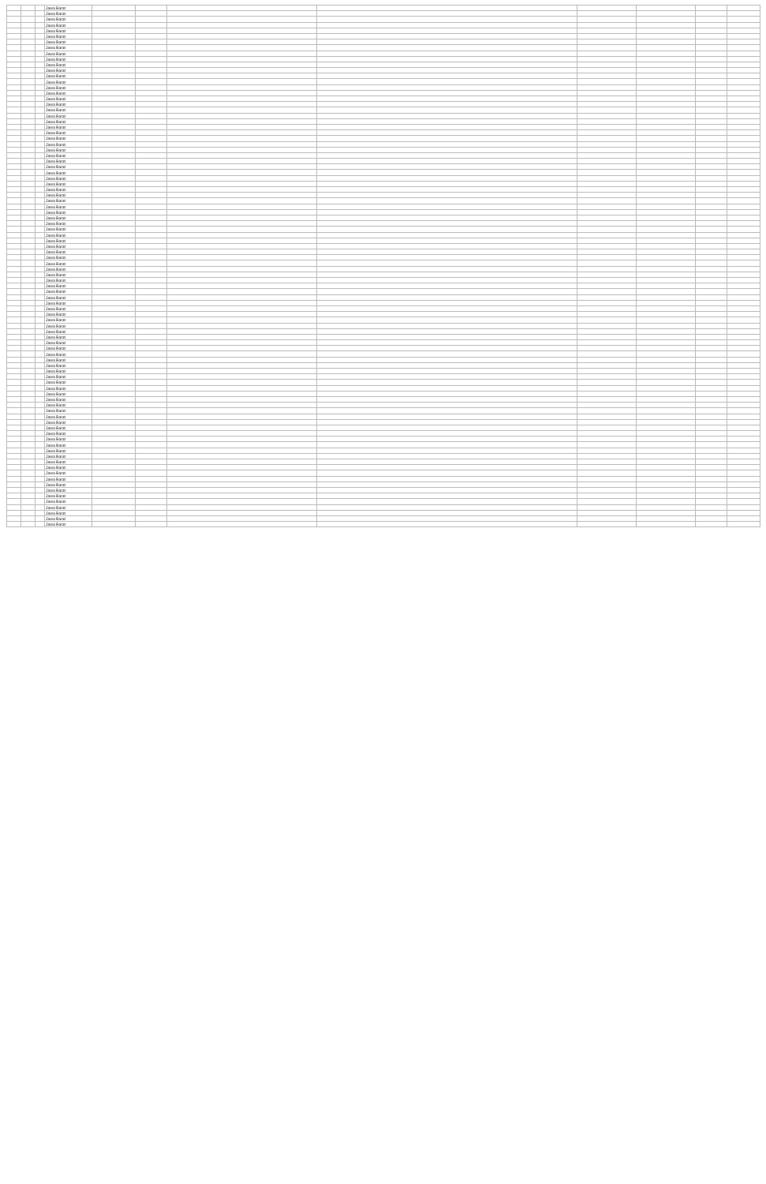| | | | Jawa Barat | | | | | | | | |
| | | | Jawa Barat | | | | | | | | |
| | | | Jawa Barat | | | | | | | | |
| | | | Jawa Barat | | | | | | | | |
| | | | Jawa Barat | | | | | | | | |
| | | | Jawa Barat | | | | | | | | |
| | | | Jawa Barat | | | | | | | | |
| | | | Jawa Barat | | | | | | | | |
| | | | Jawa Barat | | | | | | | | |
| | | | Jawa Barat | | | | | | | | |
| | | | Jawa Barat | | | | | | | | |
| | | | Jawa Barat | | | | | | | | |
| | | | Jawa Barat | | | | | | | | |
| | | | Jawa Barat | | | | | | | | |
| | | | Jawa Barat | | | | | | | | |
| | | | Jawa Barat | | | | | | | | |
| | | | Jawa Barat | | | | | | | | |
| | | | Jawa Barat | | | | | | | | |
| | | | Jawa Barat | | | | | | | | |
| | | | Jawa Barat | | | | | | | | |
| | | | Jawa Barat | | | | | | | | |
| | | | Jawa Barat | | | | | | | | |
| | | | Jawa Barat | | | | | | | | |
| | | | Jawa Barat | | | | | | | | |
| | | | Jawa Barat | | | | | | | | |
| | | | Jawa Barat | | | | | | | | |
| | | | Jawa Barat | | | | | | | | |
| | | | Jawa Barat | | | | | | | | |
| | | | Jawa Barat | | | | | | | | |
| | | | Jawa Barat | | | | | | | | |
| | | | Jawa Barat | | | | | | | | |
| | | | Jawa Barat | | | | | | | | |
| | | | Jawa Barat | | | | | | | | |
| | | | Jawa Barat | | | | | | | | |
| | | | Jawa Barat | | | | | | | | |
| | | | Jawa Barat | | | | | | | | |
| | | | Jawa Barat | | | | | | | | |
| | | | Jawa Barat | | | | | | | | |
| | | | Jawa Barat | | | | | | | | |
| | | | Jawa Barat | | | | | | | | |
| | | | Jawa Barat | | | | | | | | |
| | | | Jawa Barat | | | | | | | | |
| | | | Jawa Barat | | | | | | | | |
| | | | Jawa Barat | | | | | | | | |
| | | | Jawa Barat | | | | | | | | |
| | | | Jawa Barat | | | | | | | | |
| | | | Jawa Barat | | | | | | | | |
| | | | Jawa Barat | | | | | | | | |
| | | | Jawa Barat | | | | | | | | |
| | | | Jawa Barat | | | | | | | | |
| | | | Jawa Barat | | | | | | | | |
| | | | Jawa Barat | | | | | | | | |
| | | | Jawa Barat | | | | | | | | |
| | | | Jawa Barat | | | | | | | | |
| | | | Jawa Barat | | | | | | | | |
| | | | Jawa Barat | | | | | | | | |
| | | | Jawa Barat | | | | | | | | |
| | | | Jawa Barat | | | | | | | | |
| | | | Jawa Barat | | | | | | | | |
| | | | Jawa Barat | | | | | | | | |
| | | | Jawa Barat | | | | | | | | |
| | | | Jawa Barat | | | | | | | | |
| | | | Jawa Barat | | | | | | | | |
| | | | Jawa Barat | | | | | | | | |
| | | | Jawa Barat | | | | | | | | |
| | | | Jawa Barat | | | | | | | | |
| | | | Jawa Barat | | | | | | | | |
| | | | Jawa Barat | | | | | | | | |
| | | | Jawa Barat | | | | | | | | |
| | | | Jawa Barat | | | | | | | | |
| | | | Jawa Barat | | | | | | | | |
| | | | Jawa Barat | | | | | | | | |
| | | | Jawa Barat | | | | | | | | |
| | | | Jawa Barat | | | | | | | | |
| | | | Jawa Barat | | | | | | | | |
| | | | Jawa Barat | | | | | | | | |
| | | | Jawa Barat | | | | | | | | |
| | | | Jawa Barat | | | | | | | | |
| | | | Jawa Barat | | | | | | | | |
| | | | Jawa Barat | | | | | | | | |
| | | | Jawa Barat | | | | | | | | |
| | | | Jawa Barat | | | | | | | | |
| | | | Jawa Barat | | | | | | | | |
| | | | Jawa Barat | | | | | | | | |
| | | | Jawa Barat | | | | | | | | |
| | | | Jawa Barat | | | | | | | | |
| | | | Jawa Barat | | | | | | | | |
| | | | Jawa Barat | | | | | | | | |
| | | | Jawa Barat | | | | | | | | |
| | | | Jawa Barat | | | | | | | | |
| | | | Jawa Barat | | | | | | | | |
| | | | Jawa Barat | | | | | | | | |